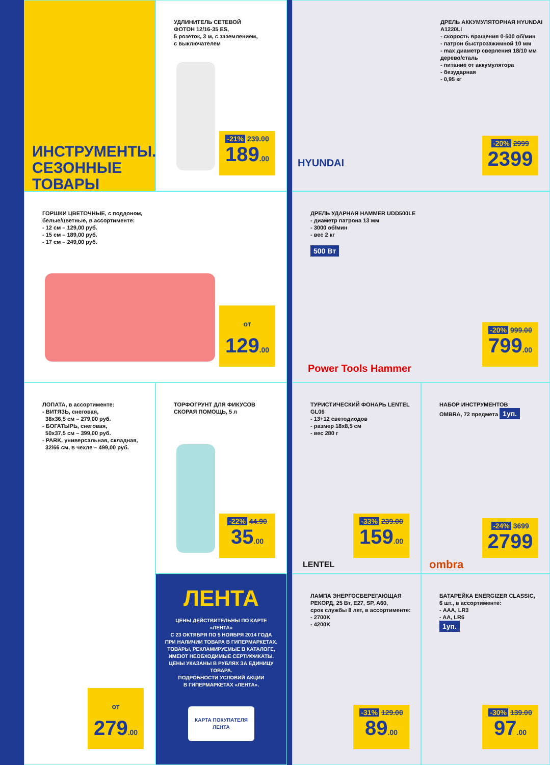ИНСТРУМЕНТЫ.
СЕЗОННЫЕ ТОВАРЫ
УДЛИНИТЕЛЬ СЕТЕВОЙ
ФОТОН 12/16-35 ES,
5 розеток, 3 м, с заземлением,
с выключателем
-21% 239.00
189.00
ДРЕЛЬ АККУМУЛЯТОРНАЯ HYUNDAI A1220Li
- скорость вращения 0-500 об/мин
- патрон быстрозажимной 10 мм
- max диаметр сверления 18/10 мм дерево/сталь
- питание от аккумулятора
- безударная
- 0,95 кг
HYUNDAI
-20% 2999
2399
ГОРШКИ ЦВЕТОЧНЫЕ, с поддоном,
белые/цветные, в ассортименте:
- 12 см – 129,00 руб.
- 15 см – 189,00 руб.
- 17 см – 249,00 руб.
от 129.00
ДРЕЛЬ УДАРНАЯ HAMMER UDD500LE
- диаметр патрона 13 мм
- 3000 об/мин
- вес 2 кг
500 Вт
Power Tools Hammer
-20% 999.00
799.00
ЛОПАТА, в ассортименте:
- ВИТЯЗЬ, снеговая,
38x36,5 см – 279,00 руб.
- БОГАТЫРЬ, снеговая,
50x37,5 см – 399,00 руб.
- PARK, универсальная, складная,
32/66 см, в чехле – 499,00 руб.
от 279.00
ТОРФОГРУНТ ДЛЯ ФИКУСОВ
СКОРАЯ ПОМОЩЬ, 5 л
-22% 44.90
35.00
ТУРИСТИЧЕСКИЙ ФОНАРЬ LENTEL GL06
- 13+12 светодиодов
- размер 18x8,5 см
- вес 280 г
LENTEL
-33% 239.00
159.00
НАБОР ИНСТРУМЕНТОВ
OMBRA, 72 предмета 1уп.
ombra
-24% 3699
2799
ЛЕНТА
ЦЕНЫ ДЕЙСТВИТЕЛЬНЫ ПО КАРТЕ «ЛЕНТА»
С 23 ОКТЯБРЯ ПО 5 НОЯБРЯ 2014 ГОДА
ПРИ НАЛИЧИИ ТОВАРА В ГИПЕРМАРКЕТАХ.
ТОВАРЫ, РЕКЛАМИРУЕМЫЕ В КАТАЛОГЕ, ИМЕЮТ НЕОБХОДИМЫЕ СЕРТИФИКАТЫ.
ЦЕНЫ УКАЗАНЫ В РУБЛЯХ ЗА ЕДИНИЦУ ТОВАРА.
ПОДРОБНОСТИ УСЛОВИЙ АКЦИИ
В ГИПЕРМАРКЕТАХ «ЛЕНТА».
КАРТА ПОКУПАТЕЛЯ ЛЕНТА
ЛАМПА ЭНЕРГОСБЕРЕГАЮЩАЯ
РЕКОРД, 25 Вт, E27, SP, A60,
срок службы 8 лет, в ассортименте:
- 2700K
- 4200K
-31% 129.00
89.00
БАТАРЕЙКА ENERGIZER CLASSIC,
6 шт., в ассортименте:
- AAA, LR3
- AA, LR6
1уп.
-30% 139.00
97.00